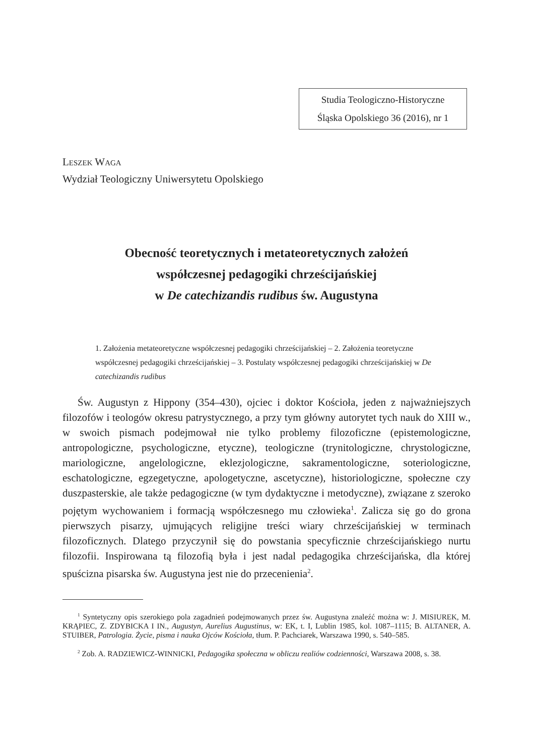Studia Teologiczno-Historyczne
Śląska Opolskiego 36 (2016), nr 1
LESZEK WAGA
Wydział Teologiczny Uniwersytetu Opolskiego
Obecność teoretycznych i metateoretycznych założeń
współczesnej pedagogiki chrześcijańskiej
w De catechizandis rudibus św. Augustyna
1. Założenia metateoretyczne współczesnej pedagogiki chrześcijańskiej – 2. Założenia teoretyczne współczesnej pedagogiki chrześcijańskiej – 3. Postulaty współczesnej pedagogiki chrześcijańskiej w De catechizandis rudibus
Św. Augustyn z Hippony (354–430), ojciec i doktor Kościoła, jeden z najważniejszych filozofów i teologów okresu patrystycznego, a przy tym główny autorytet tych nauk do XIII w., w swoich pismach podejmował nie tylko problemy filozoficzne (epistemologiczne, antropologiczne, psychologiczne, etyczne), teologiczne (trynitologiczne, chrystologiczne, mariologiczne, angelologiczne, eklezjologiczne, sakramentologiczne, soteriologiczne, eschatologiczne, egzegetyczne, apologetyczne, ascetyczne), historiologiczne, społeczne czy duszpasterskie, ale także pedagogiczne (w tym dydaktyczne i metodyczne), związane z szeroko pojętym wychowaniem i formacją współczesnego mu człowieka<sup>1</sup>. Zalicza się go do grona pierwszych pisarzy, ujmujących religijne treści wiary chrześcijańskiej w terminach filozoficznych. Dlatego przyczynił się do powstania specyficznie chrześcijańskiego nurtu filozofii. Inspirowana tą filozofią była i jest nadal pedagogika chrześcijańska, dla której spuścizna pisarska św. Augustyna jest nie do przecenienia<sup>2</sup>.
<sup>1</sup> Syntetyczny opis szerokiego pola zagadnień podejmowanych przez św. Augustyna znaleźć można w: J. MISIUREK, M. KRĄPIEC, Z. ZDYBICKA I IN., Augustyn, Aurelius Augustinus, w: EK, t. I, Lublin 1985, kol. 1087–1115; B. ALTANER, A. STUIBER, Patrologia. Życie, pisma i nauka Ojców Kościoła, tłum. P. Pachciarek, Warszawa 1990, s. 540–585.
<sup>2</sup> Zob. A. RADZIEWICZ-WINNICKI, Pedagogika społeczna w obliczu realiów codzienności, Warszawa 2008, s. 38.